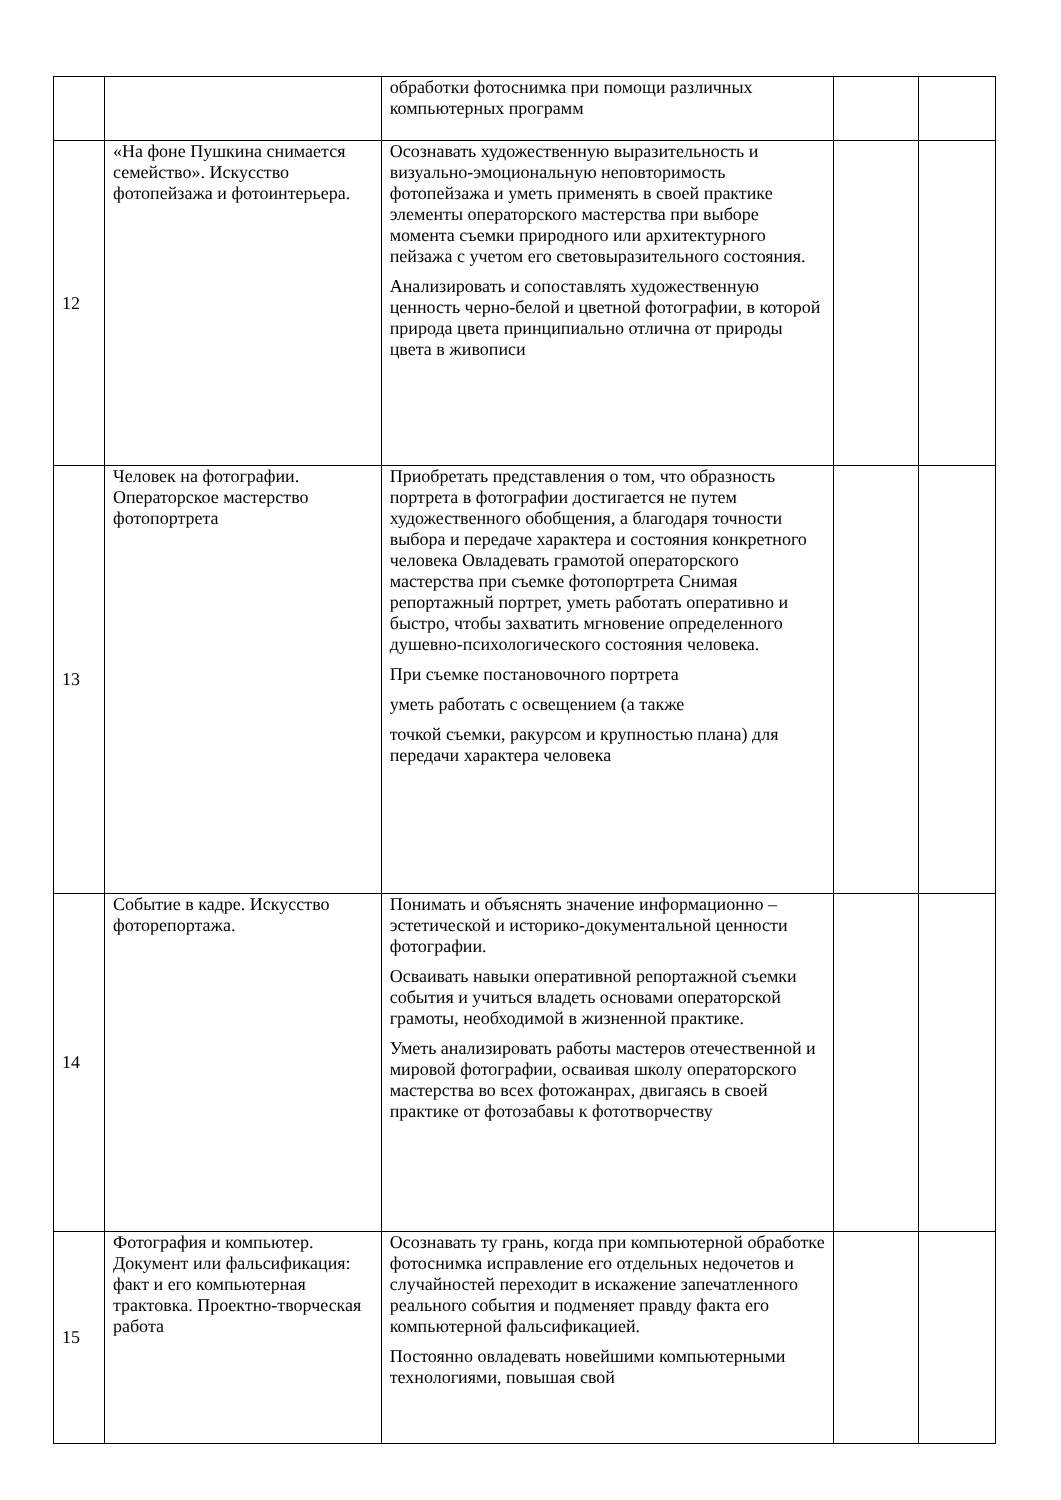| | | обработки фотоснимка при помощи различных компьютерных программ | | |
| 12 | «На фоне Пушкина снимается семейство». Искусство фотопейзажа и фотоинтерьера. | Осознавать художественную выразительность и визуально-эмоциональную неповторимость фотопейзажа и уметь применять в своей практике элементы операторского мастерства при выборе момента съемки природного или архитектурного пейзажа с учетом его световыразительного состояния. Анализировать и сопоставлять художественную ценность черно-белой и цветной фотографии, в которой природа цвета принципиально отлична от природы цвета в живописи | | |
| 13 | Человек на фотографии. Операторское мастерство фотопортрета | Приобретать представления о том, что образность портрета в фотографии достигается не путем художественного обобщения, а благодаря точности выбора и передаче характера и состояния конкретного человека Овладевать грамотой операторского мастерства при съемке фотопортрета Снимая репортажный портрет, уметь работать оперативно и быстро, чтобы захватить мгновение определенного душевно-психологического состояния человека. При съемке постановочного портрета уметь работать с освещением (а также точкой съемки, ракурсом и крупностью плана) для передачи характера человека | | |
| 14 | Событие в кадре. Искусство фоторепортажа. | Понимать и объяснять значение информационно – эстетической и историко-документальной ценности фотографии. Осваивать навыки оперативной репортажной съемки события и учиться владеть основами операторской грамоты, необходимой в жизненной практике. Уметь анализировать работы мастеров отечественной и мировой фотографии, осваивая школу операторского мастерства во всех фотожанрах, двигаясь в своей практике от фотозабавы к фототворчеству | | |
| 15 | Фотография и компьютер. Документ или фальсификация: факт и его компьютерная трактовка. Проектно-творческая работа | Осознавать ту грань, когда при компьютерной обработке фотоснимка исправление его отдельных недочетов и случайностей переходит в искажение запечатленного реального события и подменяет правду факта его компьютерной фальсификацией. Постоянно овладевать новейшими компьютерными технологиями, повышая свой | | |